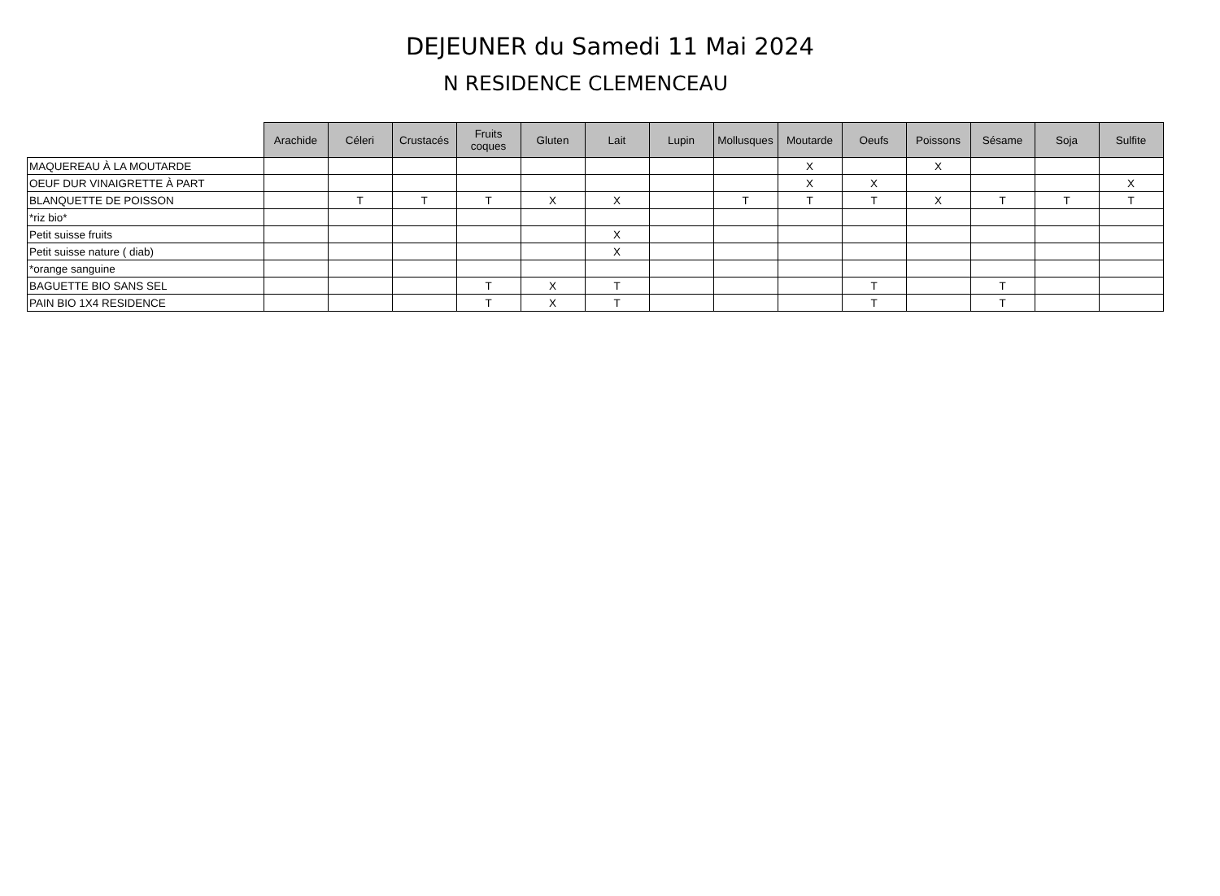DEJEUNER du Samedi 11 Mai 2024
N RESIDENCE CLEMENCEAU
| | Arachide | Céleri | Crustacés | Fruits coques | Gluten | Lait | Lupin | Mollusques | Moutarde | Oeufs | Poissons | Sésame | Soja | Sulfite |
| --- | --- | --- | --- | --- | --- | --- | --- | --- | --- | --- | --- | --- | --- | --- |
| MAQUEREAU À LA MOUTARDE | | | | | | | | | X | | X | | | |
| OEUF DUR VINAIGRETTE À PART | | | | | | | | | X | X | | | | X |
| BLANQUETTE DE POISSON | | T | T | T | X | X | | T | T | T | X | T | T | T |
| *riz bio* | | | | | | | | | | | | | | |
| Petit suisse fruits | | | | | | X | | | | | | | | |
| Petit suisse nature ( diab) | | | | | | X | | | | | | | | |
| *orange sanguine | | | | | | | | | | | | | | |
| BAGUETTE BIO SANS SEL | | | | T | X | T | | | | T | | T | | |
| PAIN BIO 1X4 RESIDENCE | | | | T | X | T | | | | T | | T | | |